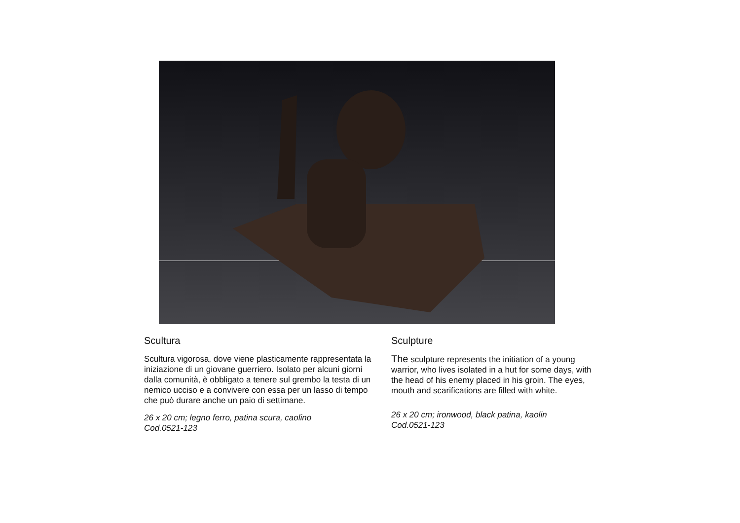Scultura
Scultura vigorosa, dove viene plasticamente rappresentata la iniziazione di un giovane guerriero. Isolato per alcuni giorni dalla comunità, è obbligato a tenere sul grembo la testa di un nemico ucciso e a convivere con essa per un lasso di tempo che può durare anche un paio di settimane.
26 x 20 cm; legno ferro, patina scura, caolino
Cod.0521-123
Sculpture
The sculpture represents the initiation of a young warrior, who lives isolated in a hut for some days, with the head of his enemy placed in his groin. The eyes, mouth and scarifications are filled with white.
26 x 20 cm; ironwood, black patina, kaolin
Cod.0521-123